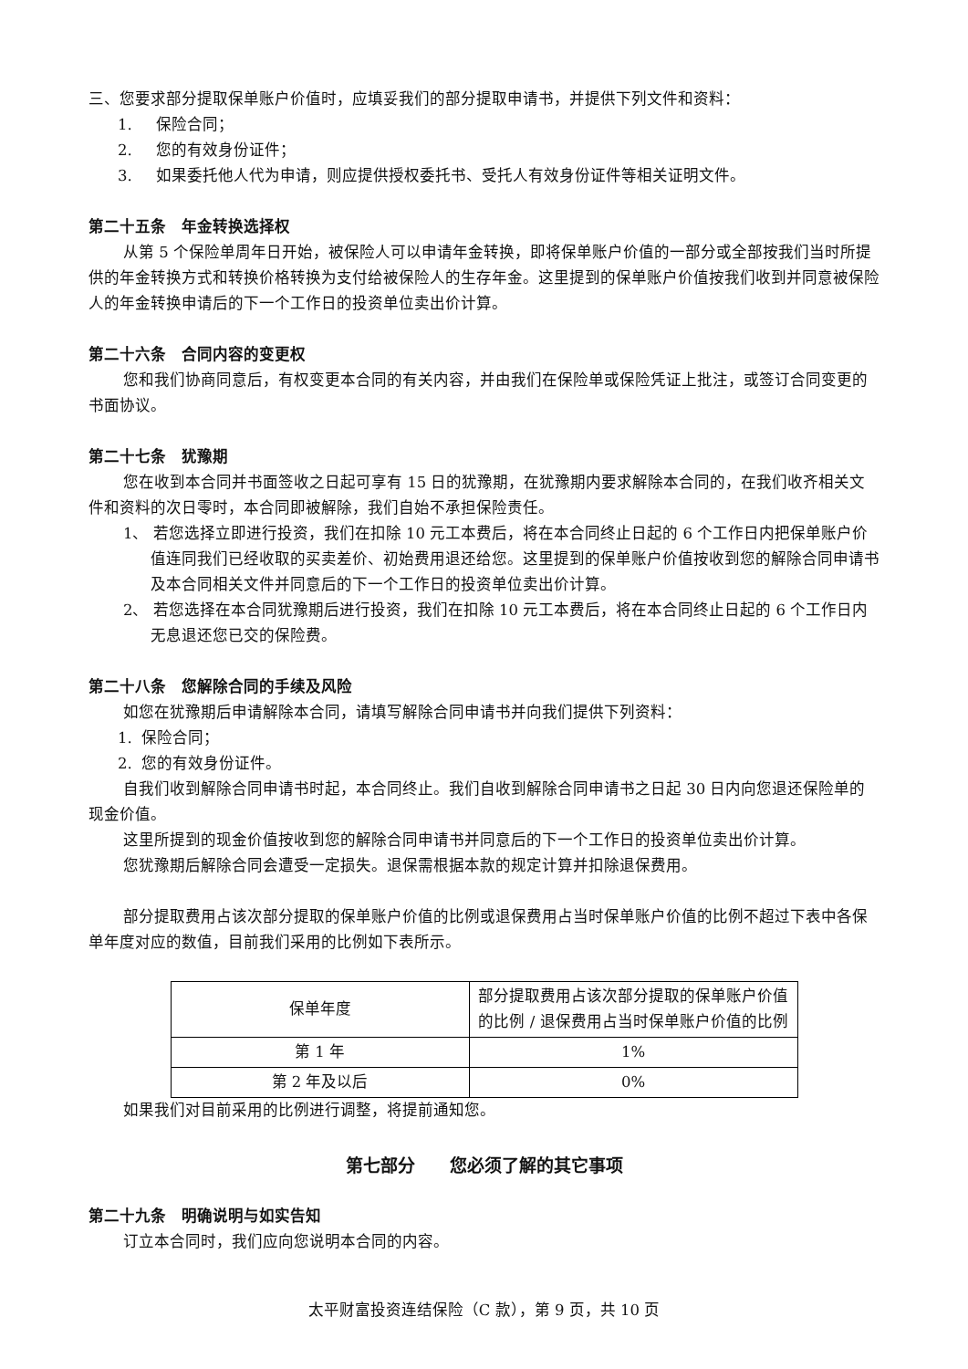三、您要求部分提取保单账户价值时，应填妥我们的部分提取申请书，并提供下列文件和资料：
1. 保险合同；
2. 您的有效身份证件；
3. 如果委托他人代为申请，则应提供授权委托书、受托人有效身份证件等相关证明文件。
第二十五条　年金转换选择权
从第 5 个保险单周年日开始，被保险人可以申请年金转换，即将保单账户价值的一部分或全部按我们当时所提供的年金转换方式和转换价格转换为支付给被保险人的生存年金。这里提到的保单账户价值按我们收到并同意被保险人的年金转换申请后的下一个工作日的投资单位卖出价计算。
第二十六条　合同内容的变更权
您和我们协商同意后，有权变更本合同的有关内容，并由我们在保险单或保险凭证上批注，或签订合同变更的书面协议。
第二十七条　犹豫期
您在收到本合同并书面签收之日起可享有 15 日的犹豫期，在犹豫期内要求解除本合同的，在我们收齐相关文件和资料的次日零时，本合同即被解除，我们自始不承担保险责任。
1、 若您选择立即进行投资，我们在扣除 10 元工本费后，将在本合同终止日起的 6 个工作日内把保单账户价值连同我们已经收取的买卖差价、初始费用退还给您。这里提到的保单账户价值按收到您的解除合同申请书及本合同相关文件并同意后的下一个工作日的投资单位卖出价计算。
2、 若您选择在本合同犹豫期后进行投资，我们在扣除 10 元工本费后，将在本合同终止日起的 6 个工作日内无息退还您已交的保险费。
第二十八条　您解除合同的手续及风险
如您在犹豫期后申请解除本合同，请填写解除合同申请书并向我们提供下列资料：
1. 保险合同；
2. 您的有效身份证件。
自我们收到解除合同申请书时起，本合同终止。我们自收到解除合同申请书之日起 30 日内向您退还保险单的现金价值。
这里所提到的现金价值按收到您的解除合同申请书并同意后的下一个工作日的投资单位卖出价计算。
您犹豫期后解除合同会遭受一定损失。退保需根据本款的规定计算并扣除退保费用。
部分提取费用占该次部分提取的保单账户价值的比例或退保费用占当时保单账户价值的比例不超过下表中各保单年度对应的数值，目前我们采用的比例如下表所示。
| 保单年度 | 部分提取费用占该次部分提取的保单账户价值的比例 / 退保费用占当时保单账户价值的比例 |
| 第 1 年 | 1% |
| 第 2 年及以后 | 0% |
如果我们对目前采用的比例进行调整，将提前通知您。
第七部分　　您必须了解的其它事项
第二十九条　明确说明与如实告知
订立本合同时，我们应向您说明本合同的内容。
太平财富投资连结保险（C 款），第 9 页，共 10 页